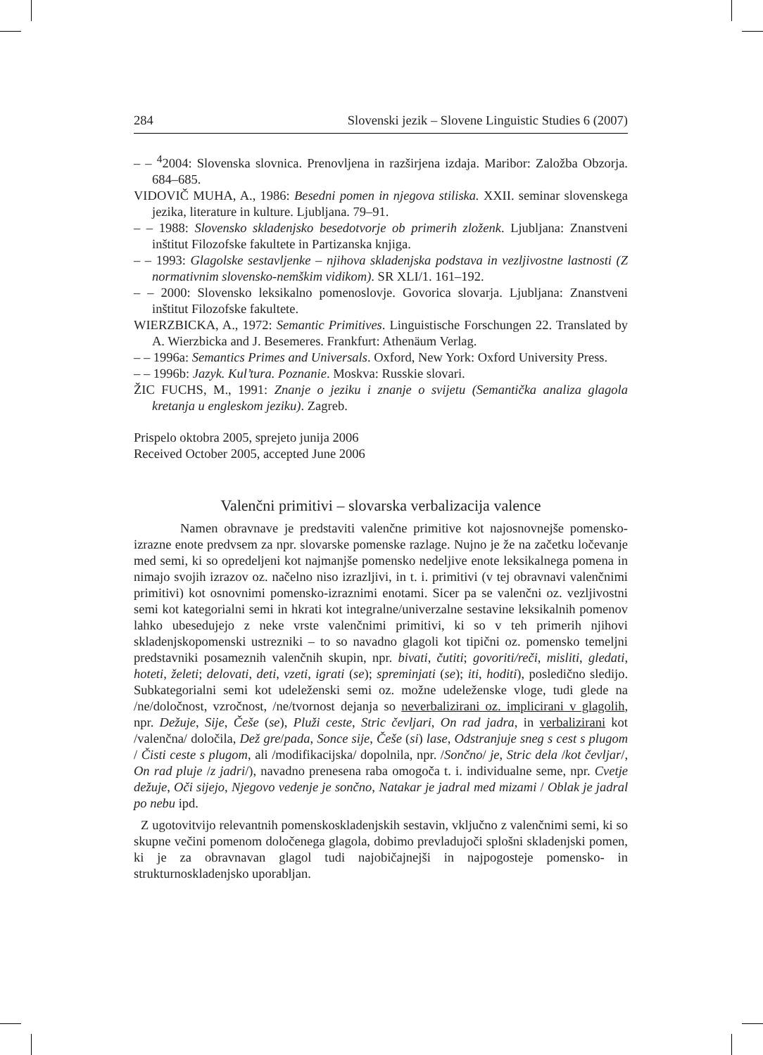284 Slovenski jezik – Slovene Linguistic Studies 6 (2007)
– – <sup>4</sup>2004: Slovenska slovnica. Prenovljena in razširjena izdaja. Maribor: Založba Obzorja. 684–685.
VIDOVIČ MUHA, A., 1986: Besedni pomen in njegova stiliska. XXII. seminar slovenskega jezika, literature in kulture. Ljubljana. 79–91.
– – 1988: Slovensko skladenjsko besedotvorje ob primerih zloženk. Ljubljana: Znanstveni inštitut Filozofske fakultete in Partizanska knjiga.
– – 1993: Glagolske sestavljenke – njihova skladenjska podstava in vezljivostne lastnosti (Z normativnim slovensko-nemškim vidikom). SR XLI/1. 161–192.
– – 2000: Slovensko leksikalno pomenoslovje. Govorica slovarja. Ljubljana: Znanstveni inštitut Filozofske fakultete.
WIERZBICKA, A., 1972: Semantic Primitives. Linguistische Forschungen 22. Translated by A. Wierzbicka and J. Besemeres. Frankfurt: Athenäum Verlag.
– – 1996a: Semantics Primes and Universals. Oxford, New York: Oxford University Press.
– – 1996b: Jazyk. Kul’tura. Poznanie. Moskva: Russkie slovari.
ŽIC FUCHS, M., 1991: Znanje o jeziku i znanje o svijetu (Semantička analiza glagola kretanja u engleskom jeziku). Zagreb.
Prispelo oktobra 2005, sprejeto junija 2006
Received October 2005, accepted June 2006
Valenčni primitivi – slovarska verbalizacija valence
Namen obravnave je predstaviti valenčne primitive kot najosnovnejše pomensko-izrazne enote predvsem za npr. slovarske pomenske razlage. Nujno je že na začetku ločevanje med semi, ki so opredeljeni kot najmanjše pomensko nedeljive enote leksikalnega pomena in nimajo svojih izrazov oz. načelno niso izrazljivi, in t. i. primitivi (v tej obravnavi valenčnimi primitivi) kot osnovnimi pomensko-izraznimi enotami. Sicer pa se valenčni oz. vezljivostni semi kot kategorialni semi in hkrati kot integralne/univerzalne sestavine leksikalnih pomenov lahko ubesedujejo z neke vrste valenčnimi primitivi, ki so v teh primerih njihovi skladenjskopomenski ustrezniki – to so navadno glagoli kot tipični oz. pomensko temeljni predstavniki posameznih valenčnih skupin, npr. bivati, čutiti; govoriti/reči, misliti, gledati, hoteti, želeti; delovati, deti, vzeti, igrati (se); spreminjati (se); iti, hoditi), posledično sledijo. Subkategorialni semi kot udeleženski semi oz. možne udeleženske vloge, tudi glede na /ne/določnost, vzročnost, /ne/tvornost dejanja so neverbalizirani oz. implicirani v glagolih, npr. Dežuje, Sije, Češe (se), Pluži ceste, Stric čevljari, On rad jadra, in verbalizirani kot /valenčna/ določila, Dež gre/pada, Sonce sije, Češe (si) lase, Odstranjuje sneg s cest s plugom / Čisti ceste s plugom, ali /modifikacijska/ dopolnila, npr. /Sončno/ je, Stric dela /kot čevljar/, On rad pluje /z jadri/), navadno prenesena raba omogoča t. i. individualne seme, npr. Cvetje dežuje, Oči sijejo, Njegovo vedenje je sončno, Natakar je jadral med mizami / Oblak je jadral po nebu ipd.
Z ugotovitvijo relevantnih pomenskoskladenjskih sestavin, vključno z valenčnimi semi, ki so skupne večini pomenom določenega glagola, dobimo prevladujoči splošni skladenjski pomen, ki je za obravnavan glagol tudi najobičajnejši in najpogosteje pomensko- in strukturnoskladenjsko uporabljan.